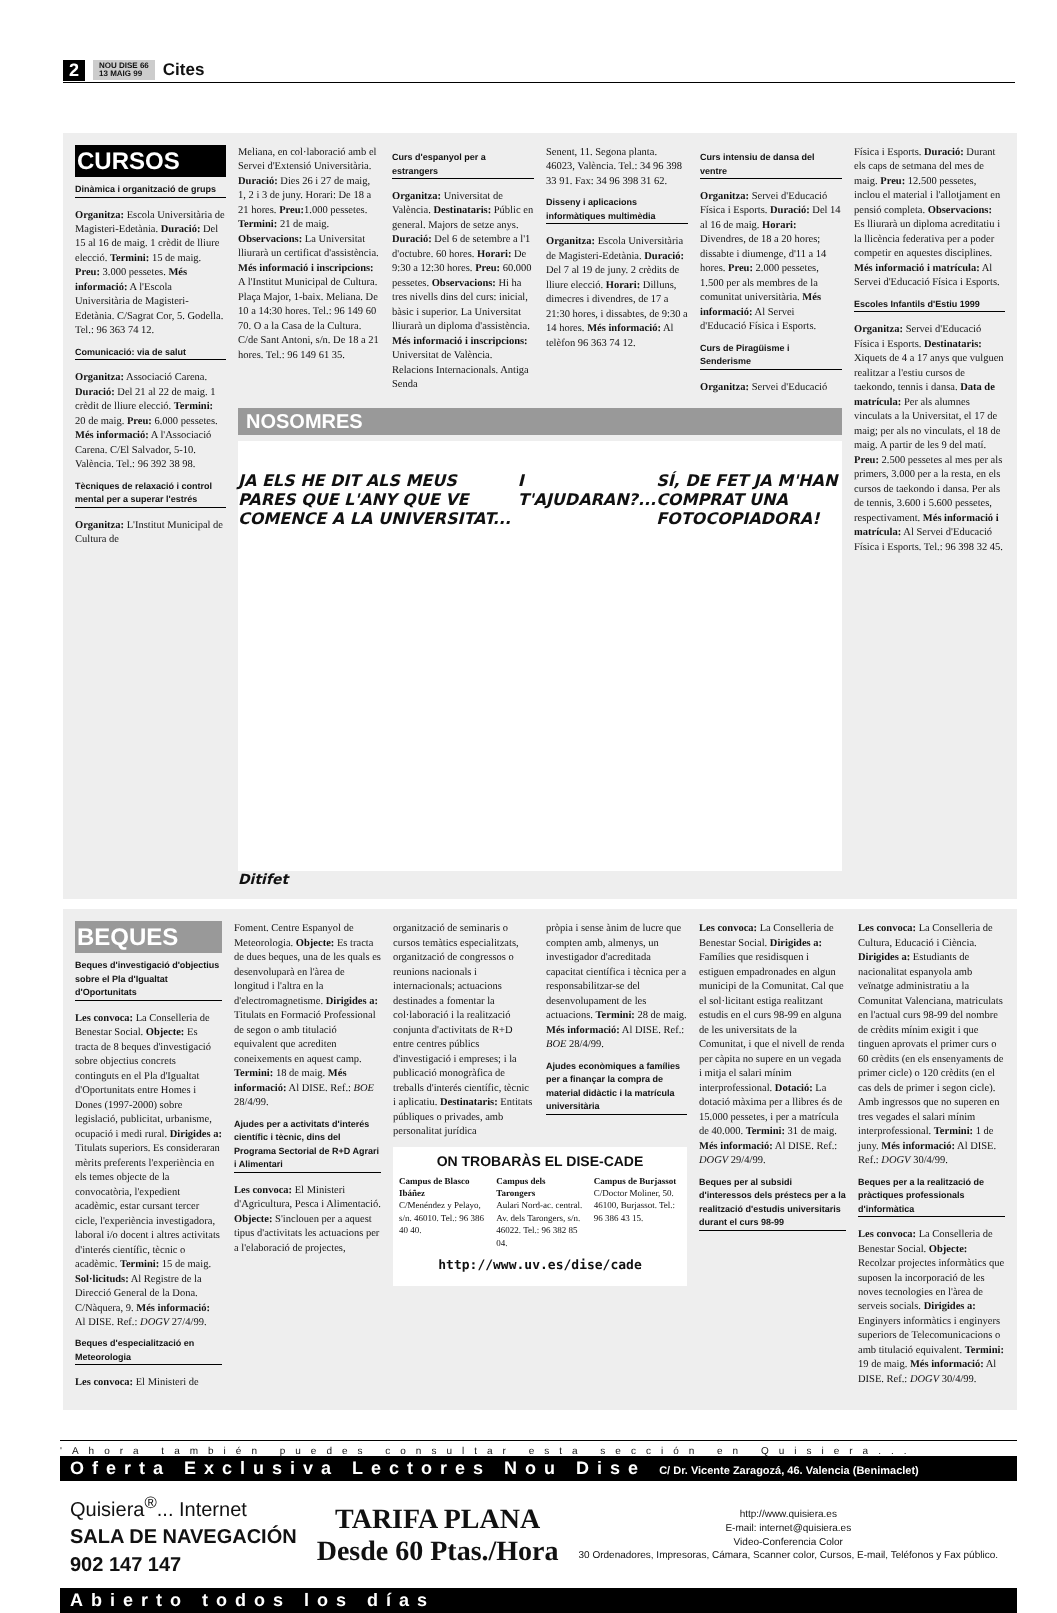2 NOU DISE 66
13 MAIG 99 Cites
CURSOS
Dinàmica i organització de grups
Organitza: Escola Universitària de Magisteri-Edetània. Duració: Del 15 al 16 de maig. 1 crèdit de lliure elecció. Termini: 15 de maig. Preu: 3.000 pessetes. Més informació: A l'Escola Universitària de Magisteri-Edetània. C/Sagrat Cor, 5. Godella. Tel.: 96 363 74 12.
Comunicació: via de salut
Organitza: Associació Carena. Duració: Del 21 al 22 de maig. 1 crèdit de lliure elecció. Termini: 20 de maig. Preu: 6.000 pessetes. Més informació: A l'Associació Carena. C/El Salvador, 5-10. València. Tel.: 96 392 38 98.
Tècniques de relaxació i control mental per a superar l'estrés
Organitza: L'Institut Municipal de Cultura de
Meliana, en col·laboració amb el Servei d'Extensió Universitària. Duració: Dies 26 i 27 de maig, 1, 2 i 3 de juny. Horari: De 18 a 21 hores. Preu: 1.000 pessetes. Termini: 21 de maig. Observacions: La Universitat lliurarà un certificat d'assistència. Més informació i inscripcions: A l'Institut Municipal de Cultura. Plaça Major, 1-baix. Meliana. De 10 a 14:30 hores. Tel.: 96 149 60 70. O a la Casa de la Cultura. C/de Sant Antoni, s/n. De 18 a 21 hores. Tel.: 96 149 61 35.
Curs d'espanyol per a estrangers
Organitza: Universitat de València. Destinataris: Públic en general. Majors de setze anys. Duració: Del 6 de setembre a l'1 d'octubre. 60 hores. Horari: De 9:30 a 12:30 hores. Preu: 60.000 pessetes. Observacions: Hi ha tres nivells dins del curs: inicial, bàsic i superior. La Universitat lliurarà un diploma d'assistència. Més informació i inscripcions: Universitat de València. Relacions Internacionals. Antiga Senda
Senent, 11. Segona planta. 46023, València. Tel.: 34 96 398 33 91. Fax: 34 96 398 31 62.
Disseny i aplicacions informàtiques multimèdia
Organitza: Escola Universitària de Magisteri-Edetània. Duració: Del 7 al 19 de juny. 2 crèdits de lliure elecció. Horari: Dilluns, dimecres i divendres, de 17 a 21:30 hores, i dissabtes, de 9:30 a 14 hores. Més informació: Al telèfon 96 363 74 12.
Curs intensiu de dansa del ventre
Organitza: Servei d'Educació Física i Esports. Duració: Del 14 al 16 de maig. Horari: Divendres, de 18 a 20 hores; dissabte i diumenge, d'11 a 14 hores. Preu: 2.000 pessetes, 1.500 per als membres de la comunitat universitària. Més informació: Al Servei d'Educació Física i Esports.
Curs de Piragüisme i Senderisme
Organitza: Servei d'Educació
NOSOMRES
JA ELS HE DIT ALS MEUS PARES QUE L'ANY QUE VE COMENCE A LA UNIVERSITAT...
I T'AJUDARAN?... SÍ, DE FET JA M'HAN COMPRAT UNA FOTOCOPIADORA!
Ditifet
Física i Esports. Duració: Durant els caps de setmana del mes de maig. Preu: 12.500 pessetes, inclou el material i l'allotjament en pensió completa. Observacions: Es lliurarà un diploma acreditatiu i la llicència federativa per a poder competir en aquestes disciplines. Més informació i matrícula: Al Servei d'Educació Física i Esports.
Escoles Infantils d'Estiu 1999
Organitza: Servei d'Educació Física i Esports. Destinataris: Xiquets de 4 a 17 anys que vulguen realitzar a l'estiu cursos de taekondo, tennis i dansa. Data de matrícula: Per als alumnes vinculats a la Universitat, el 17 de maig; per als no vinculats, el 18 de maig. A partir de les 9 del matí. Preu: 2.500 pessetes al mes per als primers, 3.000 per a la resta, en els cursos de taekondo i dansa. Per als de tennis, 3.600 i 5.600 pessetes, respectivament. Més informació i matrícula: Al Servei d'Educació Física i Esports. Tel.: 96 398 32 45.
BEQUES
Beques d'investigació d'objectius sobre el Pla d'Igualtat d'Oportunitats
Les convoca: La Conselleria de Benestar Social. Objecte: Es tracta de 8 beques d'investigació sobre objectius concrets continguts en el Pla d'Igualtat d'Oportunitats entre Homes i Dones (1997-2000) sobre legislació, publicitat, urbanisme, ocupació i medi rural. Dirigides a: Titulats superiors. Es consideraran mèrits preferents l'experiència en els temes objecte de la convocatòria, l'expedient acadèmic, estar cursant tercer cicle, l'experiència investigadora, laboral i/o docent i altres activitats d'interés científic, tècnic o acadèmic. Termini: 15 de maig. Sol·licituds: Al Registre de la Direcció General de la Dona. C/Nàquera, 9. Més informació: Al DISE. Ref.: DOGV 27/4/99.
Beques d'especialització en Meteorologia
Les convoca: El Ministeri de
Foment. Centre Espanyol de Meteorologia. Objecte: Es tracta de dues beques, una de les quals es desenvoluparà en l'àrea de longitud i l'altra en la d'electromagnetisme. Dirigides a: Titulats en Formació Professional de segon o amb titulació equivalent que acrediten coneixements en aquest camp. Termini: 18 de maig. Més informació: Al DISE. Ref.: BOE 28/4/99.
Ajudes per a activitats d'interés científic i tècnic, dins del Programa Sectorial de R+D Agrari i Alimentari
Les convoca: El Ministeri d'Agricultura, Pesca i Alimentació. Objecte: S'inclouen per a aquest tipus d'activitats les actuacions per a l'elaboració de projectes,
organització de seminaris o cursos temàtics especialitzats, organització de congressos o reunions nacionals i internacionals; actuacions destinades a fomentar la col·laboració i la realització conjunta d'activitats de R+D entre centres públics d'investigació i empreses; i la publicació monogràfica de treballs d'interés científic, tècnic i aplicatiu. Destinataris: Entitats públiques o privades, amb personalitat jurídica
pròpia i sense ànim de lucre que compten amb, almenys, un investigador d'acreditada capacitat científica i tècnica per a responsabilitzar-se del desenvolupament de les actuacions. Termini: 28 de maig. Més informació: Al DISE. Ref.: BOE 28/4/99.
Ajudes econòmiques a famílies per a finançar la compra de material didàctic i la matrícula universitària
ON TROBARÀS EL DISE-CADE
Campus de Blasco Ibáñez
C/Menéndez y Pelayo, s/n. 46010. Tel.: 96 386 40 40.
Campus dels Tarongers
Aulari Nord-ac. central. Av. dels Tarongers, s/n. 46022. Tel.: 96 382 85 04.
Campus de Burjassot
C/Doctor Moliner, 50. 46100, Burjassot. Tel.: 96 386 43 15.
http://www.uv.es/dise/cade
Les convoca: La Conselleria de Benestar Social. Dirigides a: Famílies que residisquen i estiguen empadronades en algun municipi de la Comunitat. Cal que el sol·licitant estiga realitzant estudis en el curs 98-99 en alguna de les universitats de la Comunitat, i que el nivell de renda per càpita no supere en un vegada i mitja el salari mínim interprofessional. Dotació: La dotació màxima per a llibres és de 15.000 pessetes, i per a matrícula de 40.000. Termini: 31 de maig. Més informació: Al DISE. Ref.: DOGV 29/4/99.
Beques per al subsidi d'interessos dels préstecs per a la realització d'estudis universitaris durant el curs 98-99
Les convoca: La Conselleria de Cultura, Educació i Ciència. Dirigides a: Estudiants de nacionalitat espanyola amb veïnatge administratiu a la Comunitat Valenciana, matriculats en l'actual curs 98-99 del nombre de crèdits mínim exigit i que tinguen aprovats el primer curs o 60 crèdits (en els ensenyaments de primer cicle) o 120 crèdits (en el cas dels de primer i segon cicle). Amb ingressos que no superen en tres vegades el salari mínim interprofessional. Termini: 1 de juny. Més informació: Al DISE. Ref.: DOGV 30/4/99.
Beques per a la realització de pràctiques professionals d'informàtica
Les convoca: La Conselleria de Benestar Social. Objecte: Recolzar projectes informàtics que suposen la incorporació de les noves tecnologies en l'àrea de serveis socials. Dirigides a: Enginyers informàtics i enginyers superiors de Telecomunicacions o amb titulació equivalent. Termini: 19 de maig. Més informació: Al DISE. Ref.: DOGV 30/4/99.
'Ahora también puedes consultar esta sección en Quisiera...
Oferta Exclusiva Lectores Nou Dise C/ Dr. Vicente Zaragozá, 46. Valencia (Benimaclet)
Quisiera<sup>®</sup>... Internet
SALA DE NAVEGACIÓN
902 147 147
TARIFA PLANA
Desde 60 Ptas./Hora
http://www.quisiera.es
E-mail: internet@quisiera.es
Video-Conferencia Color
30 Ordenadores, Impresoras, Cámara, Scanner color, Cursos, E-mail, Teléfonos y Fax público.
Abierto todos los días